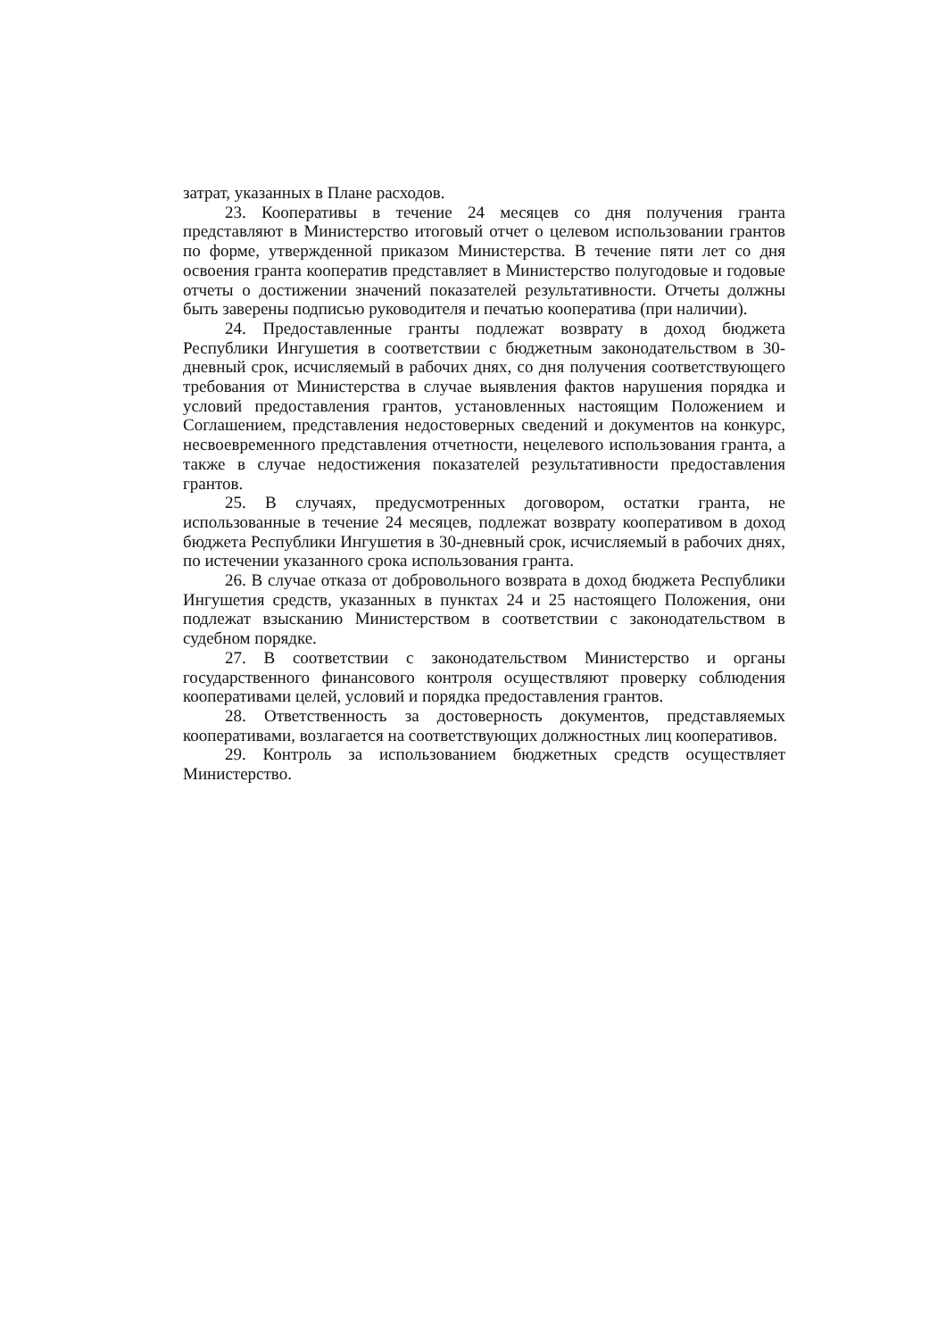затрат, указанных в Плане расходов.
23. Кооперативы в течение 24 месяцев со дня получения гранта представляют в Министерство итоговый отчет о целевом использовании грантов по форме, утвержденной приказом Министерства. В течение пяти лет со дня освоения гранта кооператив представляет в Министерство полугодовые и годовые отчеты о достижении значений показателей результативности. Отчеты должны быть заверены подписью руководителя и печатью кооператива (при наличии).
24. Предоставленные гранты подлежат возврату в доход бюджета Республики Ингушетия в соответствии с бюджетным законодательством в 30-дневный срок, исчисляемый в рабочих днях, со дня получения соответствующего требования от Министерства в случае выявления фактов нарушения порядка и условий предоставления грантов, установленных настоящим Положением и Соглашением, представления недостоверных сведений и документов на конкурс, несвоевременного представления отчетности, нецелевого использования гранта, а также в случае недостижения показателей результативности предоставления грантов.
25. В случаях, предусмотренных договором, остатки гранта, не использованные в течение 24 месяцев, подлежат возврату кооперативом в доход бюджета Республики Ингушетия в 30-дневный срок, исчисляемый в рабочих днях, по истечении указанного срока использования гранта.
26. В случае отказа от добровольного возврата в доход бюджета Республики Ингушетия средств, указанных в пунктах 24 и 25 настоящего Положения, они подлежат взысканию Министерством в соответствии с законодательством в судебном порядке.
27. В соответствии с законодательством Министерство и органы государственного финансового контроля осуществляют проверку соблюдения кооперативами целей, условий и порядка предоставления грантов.
28. Ответственность за достоверность документов, представляемых кооперативами, возлагается на соответствующих должностных лиц кооперативов.
29. Контроль за использованием бюджетных средств осуществляет Министерство.